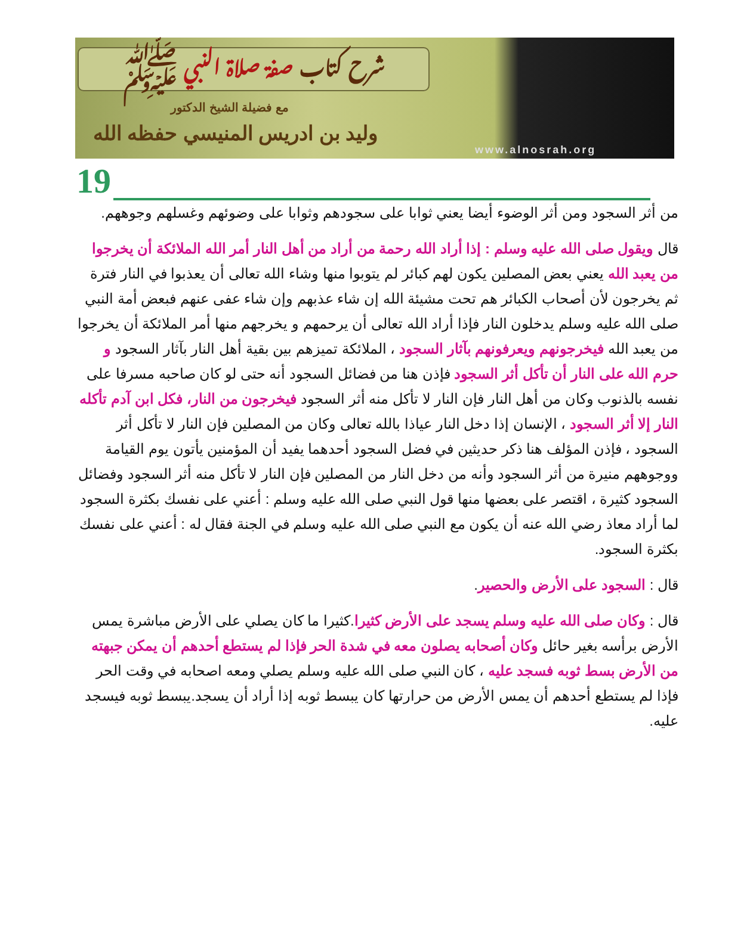شرح كتاب صفة صلاة النبي ﷺ
مع فضيلة الشيخ الدكتور
وليد بن ادريس المنيسي حفظه الله
www.alnosrah.org
19
من أثر السجود ومن أثر الوضوء أيضا يعني ثوابا على سجودهم وثوابا على وضوئهم وغسلهم وجوههم.
قال ويقول صلى الله عليه وسلم : إذا أراد الله رحمة من أراد من أهل النار أمر الله الملائكة أن يخرجوا من يعبد الله يعني بعض المصلين يكون لهم كبائر لم يتوبوا منها وشاء الله تعالى أن يعذبوا في النار فترة ثم يخرجون لأن أصحاب الكبائر هم تحت مشيئة الله إن شاء عذبهم وإن شاء عفى عنهم فبعض أمة النبي صلى الله عليه وسلم يدخلون النار فإذا أراد الله تعالى أن يرحمهم و يخرجهم منها أمر الملائكة أن يخرجوا من يعبد الله فيخرجونهم ويعرفونهم بآثار السجود ، الملائكة تميزهم بين بقية أهل النار بآثار السجود و حرم الله على النار أن تأكل أثر السجود فإذن هنا من فضائل السجود أنه حتى لو كان صاحبه مسرفا على نفسه بالذنوب وكان من أهل النار فإن النار لا تأكل منه أثر السجود فيخرجون من النار، فكل ابن آدم تأكله النار إلا أثر السجود ، الإنسان إذا دخل النار عياذا بالله تعالى وكان من المصلين فإن النار لا تأكل أثر السجود ، فإذن المؤلف هنا ذكر حديثين في فضل السجود أحدهما يفيد أن المؤمنين يأتون يوم القيامة ووجوههم منيرة من أثر السجود وأنه من دخل النار من المصلين فإن النار لا تأكل منه أثر السجود وفضائل السجود كثيرة ، اقتصر على بعضها منها قول النبي صلى الله عليه وسلم : أعني على نفسك بكثرة السجود لما أراد معاذ رضي الله عنه أن يكون مع النبي صلى الله عليه وسلم في الجنة فقال له : أعني على نفسك بكثرة السجود.
قال : السجود على الأرض والحصير.
قال : وكان صلى الله عليه وسلم يسجد على الأرض كثيرا.كثيرا ما كان يصلي على الأرض مباشرة يمس الأرض برأسه بغير حائل وكان أصحابه يصلون معه في شدة الحر فإذا لم يستطع أحدهم أن يمكن جبهته من الأرض بسط ثوبه فسجد عليه ، كان النبي صلى الله عليه وسلم يصلي ومعه اصحابه في وقت الحر فإذا لم يستطع أحدهم أن يمس الأرض من حرارتها كان يبسط ثوبه إذا أراد أن يسجد.يبسط ثوبه فيسجد عليه.